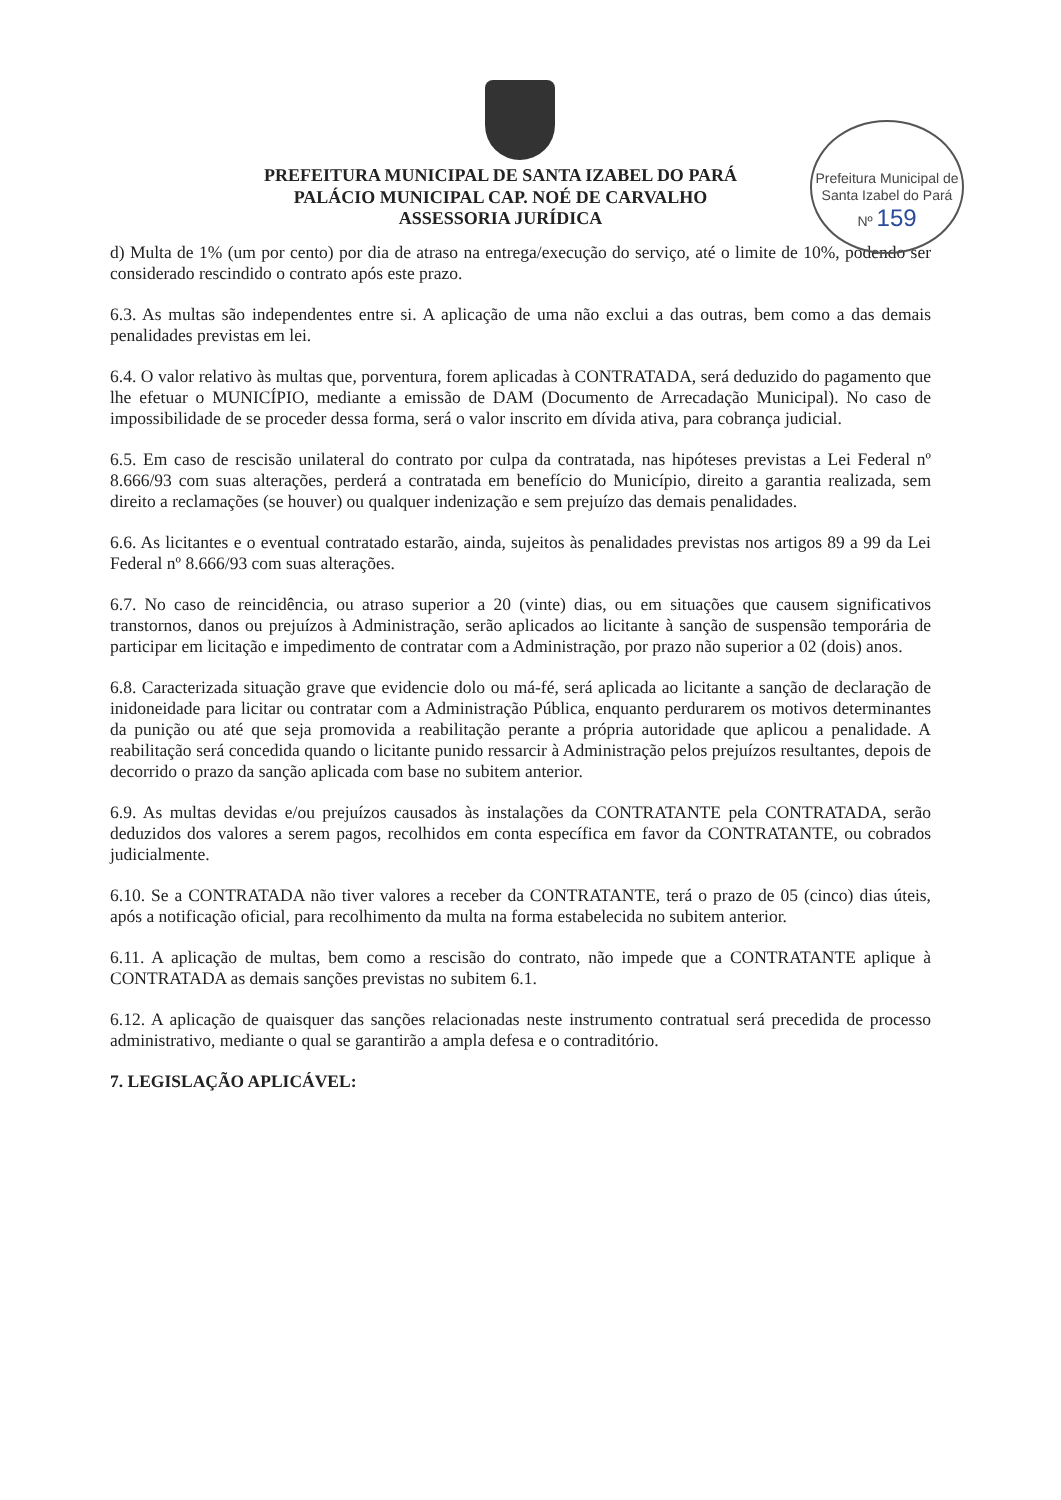Prefeitura Municipal de Santa Izabel do Pará
Nº 159
PREFEITURA MUNICIPAL DE SANTA IZABEL DO PARÁ
PALÁCIO MUNICIPAL CAP. NOÉ DE CARVALHO
ASSESSORIA JURÍDICA
d) Multa de 1% (um por cento) por dia de atraso na entrega/execução do serviço, até o limite de 10%, podendo ser considerado rescindido o contrato após este prazo.
6.3. As multas são independentes entre si. A aplicação de uma não exclui a das outras, bem como a das demais penalidades previstas em lei.
6.4. O valor relativo às multas que, porventura, forem aplicadas à CONTRATADA, será deduzido do pagamento que lhe efetuar o MUNICÍPIO, mediante a emissão de DAM (Documento de Arrecadação Municipal). No caso de impossibilidade de se proceder dessa forma, será o valor inscrito em dívida ativa, para cobrança judicial.
6.5. Em caso de rescisão unilateral do contrato por culpa da contratada, nas hipóteses previstas a Lei Federal nº 8.666/93 com suas alterações, perderá a contratada em benefício do Município, direito a garantia realizada, sem direito a reclamações (se houver) ou qualquer indenização e sem prejuízo das demais penalidades.
6.6. As licitantes e o eventual contratado estarão, ainda, sujeitos às penalidades previstas nos artigos 89 a 99 da Lei Federal nº 8.666/93 com suas alterações.
6.7. No caso de reincidência, ou atraso superior a 20 (vinte) dias, ou em situações que causem significativos transtornos, danos ou prejuízos à Administração, serão aplicados ao licitante à sanção de suspensão temporária de participar em licitação e impedimento de contratar com a Administração, por prazo não superior a 02 (dois) anos.
6.8. Caracterizada situação grave que evidencie dolo ou má-fé, será aplicada ao licitante a sanção de declaração de inidoneidade para licitar ou contratar com a Administração Pública, enquanto perdurarem os motivos determinantes da punição ou até que seja promovida a reabilitação perante a própria autoridade que aplicou a penalidade. A reabilitação será concedida quando o licitante punido ressarcir à Administração pelos prejuízos resultantes, depois de decorrido o prazo da sanção aplicada com base no subitem anterior.
6.9. As multas devidas e/ou prejuízos causados às instalações da CONTRATANTE pela CONTRATADA, serão deduzidos dos valores a serem pagos, recolhidos em conta específica em favor da CONTRATANTE, ou cobrados judicialmente.
6.10. Se a CONTRATADA não tiver valores a receber da CONTRATANTE, terá o prazo de 05 (cinco) dias úteis, após a notificação oficial, para recolhimento da multa na forma estabelecida no subitem anterior.
6.11. A aplicação de multas, bem como a rescisão do contrato, não impede que a CONTRATANTE aplique à CONTRATADA as demais sanções previstas no subitem 6.1.
6.12. A aplicação de quaisquer das sanções relacionadas neste instrumento contratual será precedida de processo administrativo, mediante o qual se garantirão a ampla defesa e o contraditório.
7. LEGISLAÇÃO APLICÁVEL: